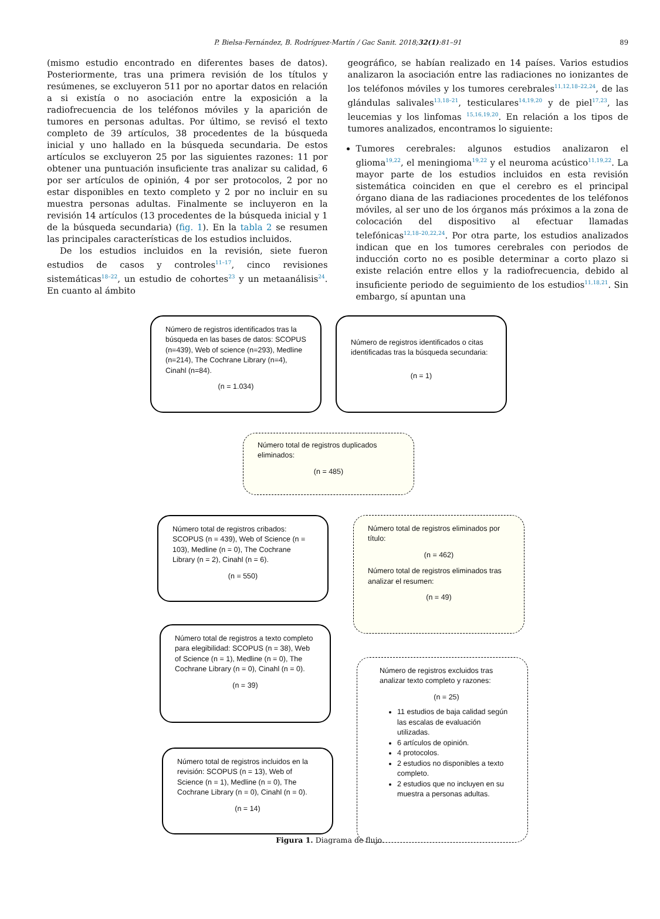P. Bielsa-Fernández, B. Rodríguez-Martín / Gac Sanit. 2018;32(1):81–91 89
(mismo estudio encontrado en diferentes bases de datos). Posteriormente, tras una primera revisión de los títulos y resúmenes, se excluyeron 511 por no aportar datos en relación a si existía o no asociación entre la exposición a la radiofrecuencia de los teléfonos móviles y la aparición de tumores en personas adultas. Por último, se revisó el texto completo de 39 artículos, 38 procedentes de la búsqueda inicial y uno hallado en la búsqueda secundaria. De estos artículos se excluyeron 25 por las siguientes razones: 11 por obtener una puntuación insuficiente tras analizar su calidad, 6 por ser artículos de opinión, 4 por ser protocolos, 2 por no estar disponibles en texto completo y 2 por no incluir en su muestra personas adultas. Finalmente se incluyeron en la revisión 14 artículos (13 procedentes de la búsqueda inicial y 1 de la búsqueda secundaria) (fig. 1). En la tabla 2 se resumen las principales características de los estudios incluidos.
De los estudios incluidos en la revisión, siete fueron estudios de casos y controles<sup>11–17</sup>, cinco revisiones sistemáticas<sup>18–22</sup>, un estudio de cohortes<sup>23</sup> y un metaanálisis<sup>24</sup>. En cuanto al ámbito
geográfico, se habían realizado en 14 países. Varios estudios analizaron la asociación entre las radiaciones no ionizantes de los teléfonos móviles y los tumores cerebrales<sup>11,12,18–22,24</sup>, de las glándulas salivales<sup>13,18–21</sup>, testiculares<sup>14,19,20</sup> y de piel<sup>17,23</sup>, las leucemias y los linfomas <sup>15,16,19,20</sup>. En relación a los tipos de tumores analizados, encontramos lo siguiente:
Tumores cerebrales: algunos estudios analizaron el glioma<sup>19,22</sup>, el meningioma<sup>19,22</sup> y el neuroma acústico<sup>11,19,22</sup>. La mayor parte de los estudios incluidos en esta revisión sistemática coinciden en que el cerebro es el principal órgano diana de las radiaciones procedentes de los teléfonos móviles, al ser uno de los órganos más próximos a la zona de colocación del dispositivo al efectuar llamadas telefónicas<sup>12,18–20,22,24</sup>. Por otra parte, los estudios analizados indican que en los tumores cerebrales con periodos de inducción corto no es posible determinar a corto plazo si existe relación entre ellos y la radiofrecuencia, debido al insuficiente periodo de seguimiento de los estudios<sup>11,18,21</sup>. Sin embargo, sí apuntan una
Número de registros identificados tras la búsqueda en las bases de datos: SCOPUS (n=439), Web of science (n=293), Medline (n=214), The Cochrane Library (n=4), Cinahl (n=84).
(n = 1.034)
Número de registros identificados o citas identificadas tras la búsqueda secundaria:
(n = 1)
Número total de registros duplicados eliminados:
(n = 485)
Número total de registros cribados: SCOPUS (n = 439), Web of Science (n = 103), Medline (n = 0), The Cochrane Library (n = 2), Cinahl (n = 6).
(n = 550)
Número total de registros eliminados por título:
(n = 462)
Número total de registros eliminados tras analizar el resumen:
(n = 49)
Número total de registros a texto completo para elegibilidad: SCOPUS (n = 38), Web of Science (n = 1), Medline (n = 0), The Cochrane Library (n = 0), Cinahl (n = 0).
(n = 39)
Número de registros excluidos tras analizar texto completo y razones:
(n = 25)
11 estudios de baja calidad según las escalas de evaluación utilizadas.
6 artículos de opinión.
4 protocolos.
2 estudios no disponibles a texto completo.
2 estudios que no incluyen en su muestra a personas adultas.
Número total de registros incluidos en la revisión: SCOPUS (n = 13), Web of Science (n = 1), Medline (n = 0), The Cochrane Library (n = 0), Cinahl (n = 0).
(n = 14)
Figura 1. Diagrama de flujo.